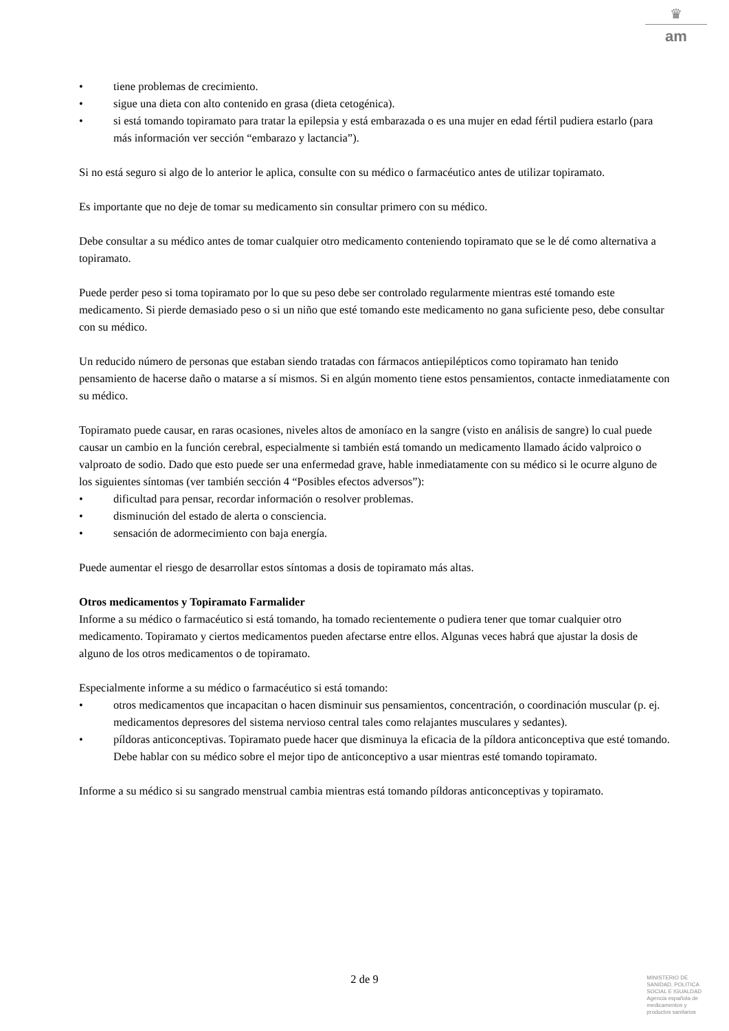♛
am
• tiene problemas de crecimiento.
• sigue una dieta con alto contenido en grasa (dieta cetogénica).
• si está tomando topiramato para tratar la epilepsia y está embarazada o es una mujer en edad fértil pudiera estarlo (para más información ver sección “embarazo y lactancia”).
Si no está seguro si algo de lo anterior le aplica, consulte con su médico o farmacéutico antes de utilizar topiramato.
Es importante que no deje de tomar su medicamento sin consultar primero con su médico.
Debe consultar a su médico antes de tomar cualquier otro medicamento conteniendo topiramato que se le dé como alternativa a topiramato.
Puede perder peso si toma topiramato por lo que su peso debe ser controlado regularmente mientras esté tomando este medicamento. Si pierde demasiado peso o si un niño que esté tomando este medicamento no gana suficiente peso, debe consultar con su médico.
Un reducido número de personas que estaban siendo tratadas con fármacos antiepilépticos como topiramato han tenido pensamiento de hacerse daño o matarse a sí mismos. Si en algún momento tiene estos pensamientos, contacte inmediatamente con su médico.
Topiramato puede causar, en raras ocasiones, niveles altos de amoníaco en la sangre (visto en análisis de sangre) lo cual puede causar un cambio en la función cerebral, especialmente si también está tomando un medicamento llamado ácido valproico o valproato de sodio. Dado que esto puede ser una enfermedad grave, hable inmediatamente con su médico si le ocurre alguno de los siguientes síntomas (ver también sección 4 “Posibles efectos adversos”):
• dificultad para pensar, recordar información o resolver problemas.
• disminución del estado de alerta o consciencia.
• sensación de adormecimiento con baja energía.
Puede aumentar el riesgo de desarrollar estos síntomas a dosis de topiramato más altas.
Otros medicamentos y Topiramato Farmalider
Informe a su médico o farmacéutico si está tomando, ha tomado recientemente o pudiera tener que tomar cualquier otro medicamento. Topiramato y ciertos medicamentos pueden afectarse entre ellos. Algunas veces habrá que ajustar la dosis de alguno de los otros medicamentos o de topiramato.
Especialmente informe a su médico o farmacéutico si está tomando:
• otros medicamentos que incapacitan o hacen disminuir sus pensamientos, concentración, o coordinación muscular (p. ej. medicamentos depresores del sistema nervioso central tales como relajantes musculares y sedantes).
• píldoras anticonceptivas. Topiramato puede hacer que disminuya la eficacia de la píldora anticonceptiva que esté tomando. Debe hablar con su médico sobre el mejor tipo de anticonceptivo a usar mientras esté tomando topiramato.
Informe a su médico si su sangrado menstrual cambia mientras está tomando píldoras anticonceptivas y topiramato.
2 de 9
MINISTERIO DE
SANIDAD, POLITICA
SOCIAL E IGUALDAD
Agencia española de
medicamentos y
productos sanitarios